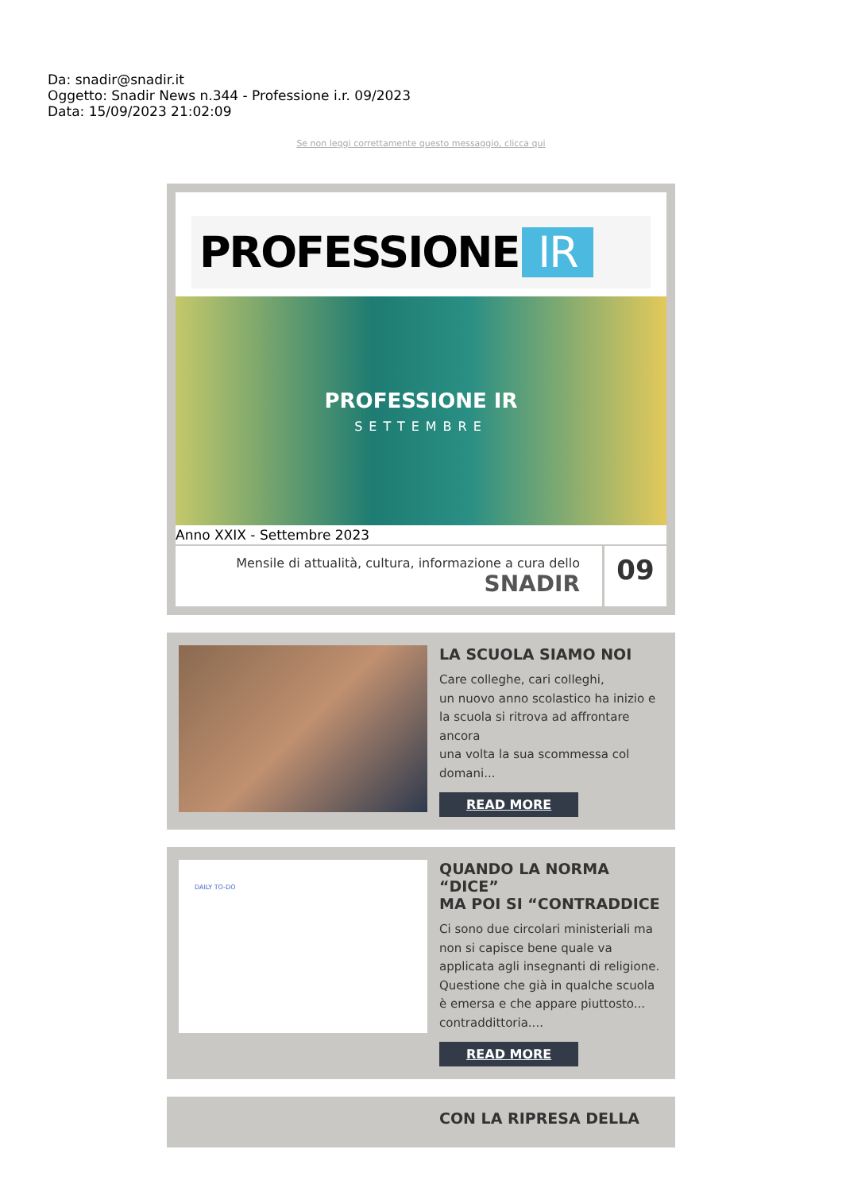Da: snadir@snadir.it
Oggetto: Snadir News n.344 - Professione i.r. 09/2023
Data: 15/09/2023 21:02:09
Se non leggi correttamente questo messaggio, clicca qui
PROFESSIONE IR
PROFESSIONE IR
SETTEMBRE
Anno XXIX - Settembre 2023
Mensile di attualità, cultura, informazione a cura dello
SNADIR
09
LA SCUOLA SIAMO NOI
Care colleghe, cari colleghi,
un nuovo anno scolastico ha inizio e la scuola si ritrova ad affrontare ancora
una volta la sua scommessa col domani...
READ MORE
DAILY TO-DO
QUANDO LA NORMA “DICE”
MA POI SI “CONTRADDICE
Ci sono due circolari ministeriali ma non si capisce bene quale va applicata agli insegnanti di religione. Questione che già in qualche scuola è emersa e che appare piuttosto... contraddittoria....
READ MORE
CON LA RIPRESA DELLA